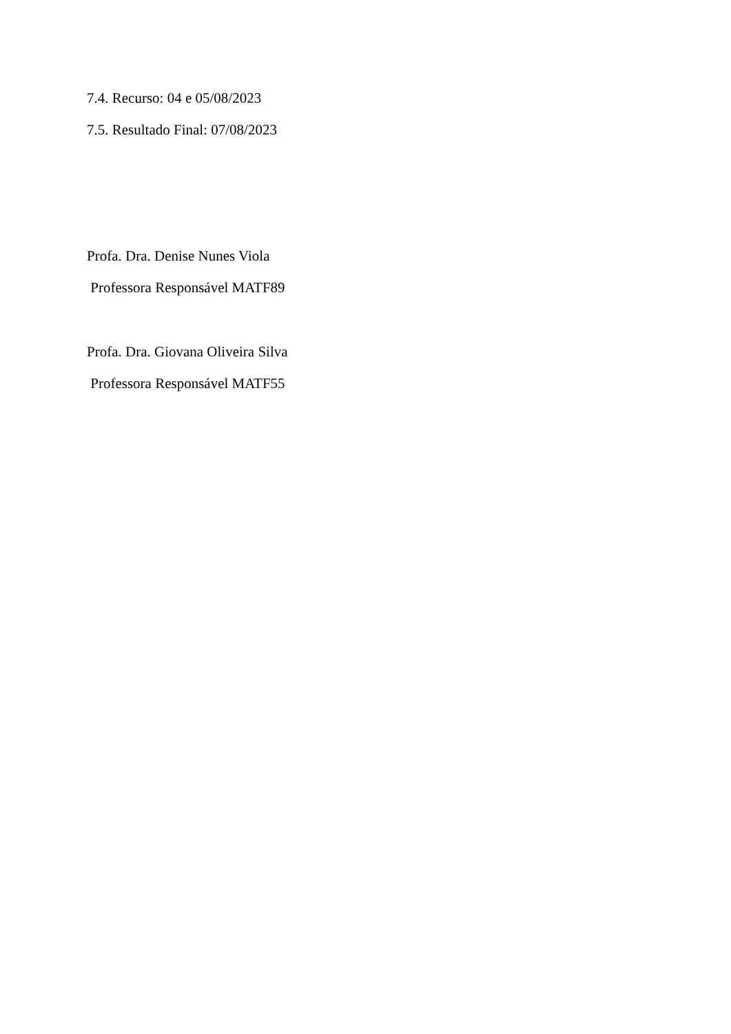7.4. Recurso: 04 e 05/08/2023
7.5. Resultado Final: 07/08/2023
Profa. Dra. Denise Nunes Viola
Professora Responsável MATF89
Profa. Dra. Giovana Oliveira Silva
Professora Responsável MATF55